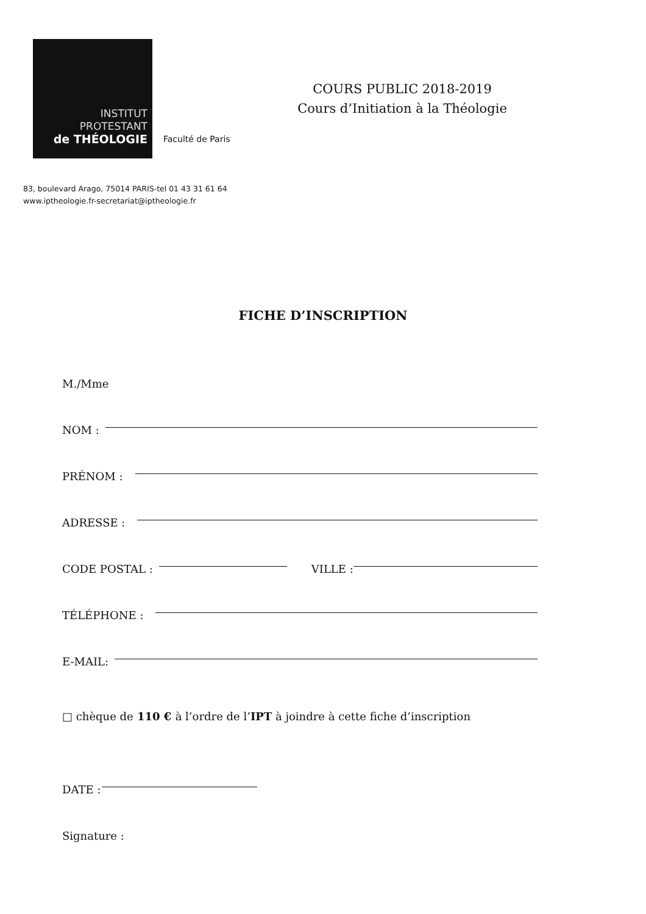INSTITUT
PROTESTANT
de THÉOLOGIE
Faculté de Paris
COURS PUBLIC 2018-2019
Cours d’Initiation à la Théologie
83, boulevard Arago, 75014 PARIS-tel 01 43 31 61 64
www.iptheologie.fr-secretariat@iptheologie.fr
FICHE D’INSCRIPTION
M./Mme
NOM :
PRÉNOM :
ADRESSE :
CODE POSTAL : VILLE :
TÉLÉPHONE :
E-MAIL:
□ chèque de 110 € à l’ordre de l’ IPT à joindre à cette fiche d’inscription
DATE :
Signature :